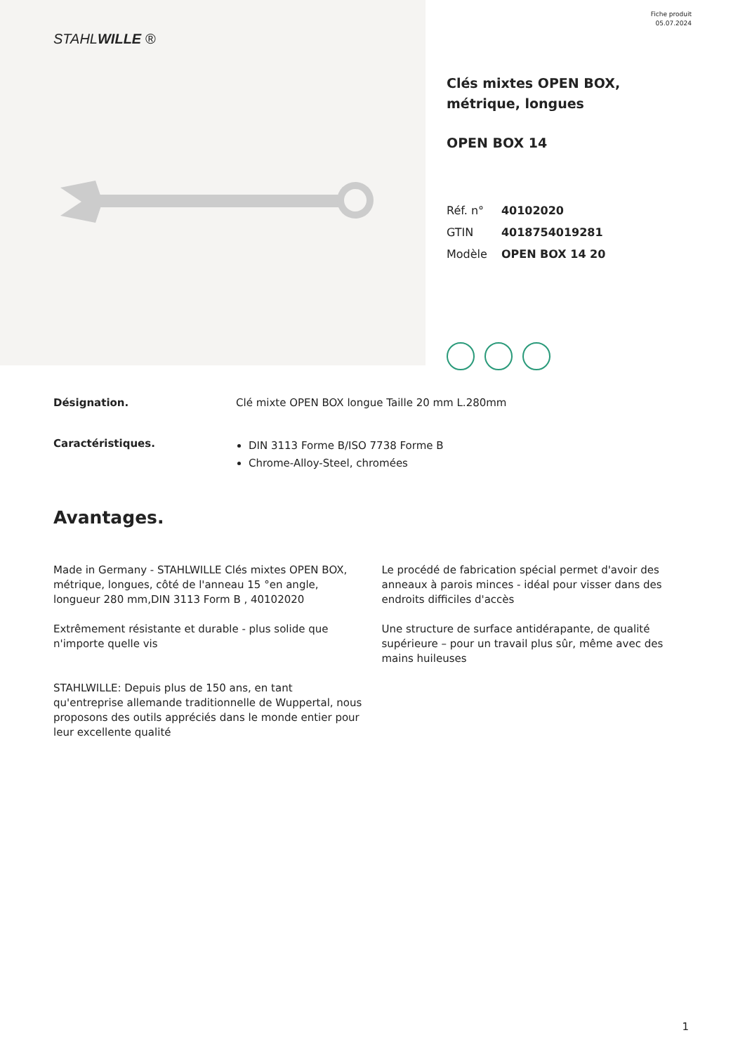STAHLWILLE ®
Fiche produit
05.07.2024
Clés mixtes OPEN BOX, métrique, longues
OPEN BOX 14
| Réf. n° | 40102020 |
| GTIN | 4018754019281 |
| Modèle | OPEN BOX 14 20 |
Désignation. Clé mixte OPEN BOX longue Taille 20 mm L.280mm
Caractéristiques.
DIN 3113 Forme B/ISO 7738 Forme B
Chrome-Alloy-Steel, chromées
Avantages.
Made in Germany - STAHLWILLE Clés mixtes OPEN BOX, métrique, longues, côté de l'anneau 15 °en angle, longueur 280 mm,DIN 3113 Form B , 40102020
Extrêmement résistante et durable - plus solide que n'importe quelle vis
STAHLWILLE: Depuis plus de 150 ans, en tant qu'entreprise allemande traditionnelle de Wuppertal, nous proposons des outils appréciés dans le monde entier pour leur excellente qualité
Le procédé de fabrication spécial permet d'avoir des anneaux à parois minces - idéal pour visser dans des endroits difficiles d'accès
Une structure de surface antidérapante, de qualité supérieure – pour un travail plus sûr, même avec des mains huileuses
1